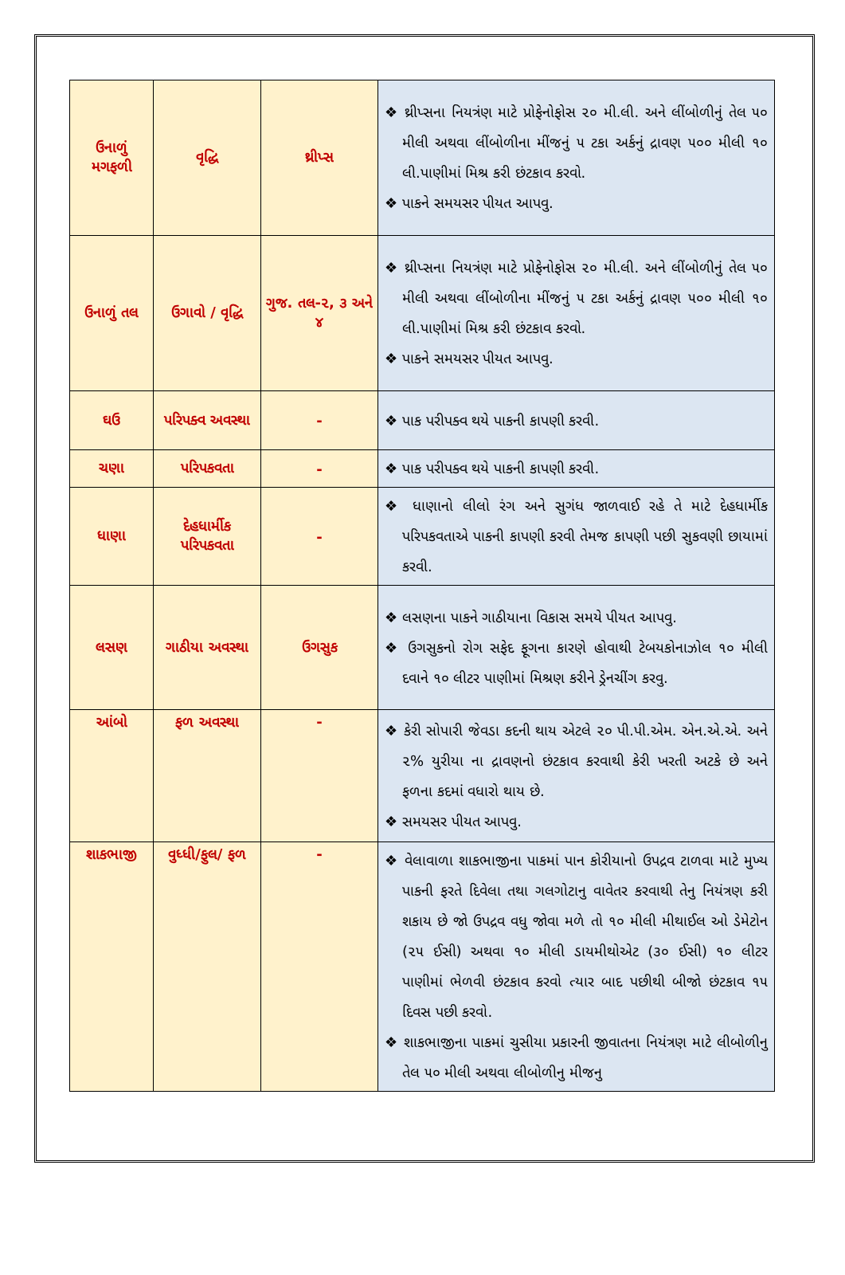| ઉનાળું મગફળી | વૃદ્ધિ | થ્રીપ્સ | ❖ થ્રીપ્સના નિયત્રંણ માટે પ્રોફેનોફોસ ૨૦ મી.લી. અને લીંબોળીનું તેલ ૫૦ મીલી અથવા લીંબોળીના મીંજનું ૫ ટકા અર્કનું દ્રાવણ ૫૦૦ મીલી ૧૦ લી.પાણીમાં મિશ્ર કરી છંટકાવ કરવો. ❖ પાકને સમયસર પીયત આપવુ. |
| ઉનાળું તલ | ઉગાવો / વૃદ્ધિ | ગુજ. તલ-૨, ૩ અને ૪ | ❖ થ્રીપ્સના નિયત્રંણ માટે પ્રોફેનોફોસ ૨૦ મી.લી. અને લીંબોળીનું તેલ ૫૦ મીલી અથવા લીંબોળીના મીંજનું ૫ ટકા અર્કનું દ્રાવણ ૫૦૦ મીલી ૧૦ લી.પાણીમાં મિશ્ર કરી છંટકાવ કરવો. ❖ પાકને સમયસર પીયત આપવુ. |
| ઘઉ | પરિપક્વ અવસ્થા | - | ❖ પાક પરીપક્વ થયે પાકની કાપણી કરવી. |
| ચણા | પરિપકવતા | - | ❖ પાક પરીપક્વ થયે પાકની કાપણી કરવી. |
| ધાણા | દેહધાર્મીક પરિપકવતા | - | ❖ ધાણાનો લીલો રંગ અને સુગંધ જાળવાઈ રહે તે માટે દેહધાર્મીક પરિપકવતાએ પાકની કાપણી કરવી તેમજ કાપણી પછી સુકવણી છાયામાં કરવી. |
| લસણ | ગાઠીયા અવસ્થા | ઉગસુક | ❖ લસણના પાકને ગાઠીયાના વિકાસ સમયે પીયત આપવુ. ❖ ઉગસુકનો રોગ સફેદ ફૂગના કારણે હોવાથી ટેબયકોનાઝોલ ૧૦ મીલી દવાને ૧૦ લીટર પાણીમાં મિશ્રણ કરીને ડ્રેનચીંગ કરવુ. |
| આંબો | ફળ અવસ્થા | - | ❖ કેરી સોપારી જેવડા કદની થાય એટલે ૨૦ પી.પી.એમ. એન.એ.એ. અને ૨% યુરીયા ના દ્રાવણનો છંટકાવ કરવાથી કેરી ખરતી અટકે છે અને ફળના કદમાં વધારો થાય છે. ❖ સમયસર પીયત આપવુ. |
| શાકભાજી | વુધ્ધી/ફુલ/ ફળ | - | ❖ વેલાવાળા શાકભાજીના પાકમાં પાન કોરીયાનો ઉપદ્રવ ટાળવા માટે મુખ્ય પાકની ફરતે દિવેલા તથા ગલગોટાનુ વાવેતર કરવાથી તેનુ નિયંત્રણ કરી શકાય છે જો ઉપદ્રવ વધુ જોવા મળે તો ૧૦ મીલી મીથાઈલ ઓ ડેમેટોન (૨૫ ઈસી) અથવા ૧૦ મીલી ડાયમીથોએટ (૩૦ ઈસી) ૧૦ લીટર પાણીમાં ભેળવી છંટકાવ કરવો ત્યાર બાદ પછીથી બીજો છંટકાવ ૧૫ દિવસ પછી કરવો. ❖ શાકભાજીના પાકમાં ચુસીયા પ્રકારની જીવાતના નિયંત્રણ માટે લીબોળીનુ તેલ ૫૦ મીલી અથવા લીબોળીનુ મીજનુ |